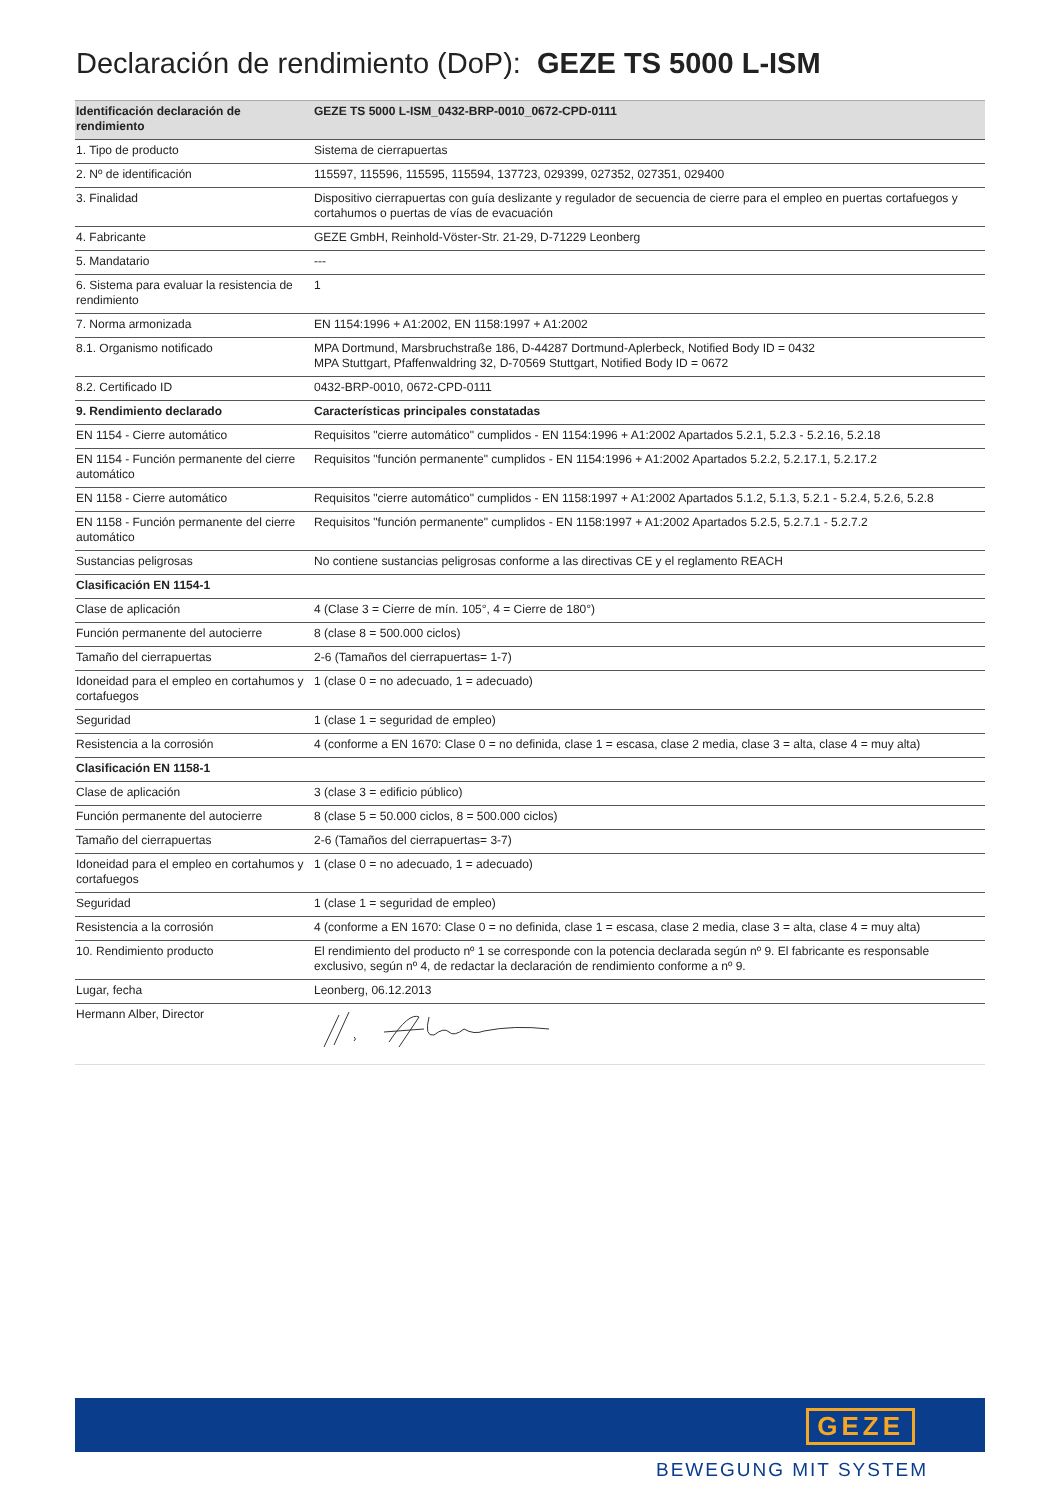Declaración de rendimiento (DoP): GEZE TS 5000 L-ISM
| Identificación declaración de rendimiento | GEZE TS 5000 L-ISM_0432-BRP-0010_0672-CPD-0111 |
| --- | --- |
| 1. Tipo de producto | Sistema de cierrapuertas |
| 2. Nº de identificación | 115597, 115596, 115595, 115594, 137723, 029399, 027352, 027351, 029400 |
| 3. Finalidad | Dispositivo cierrapuertas con guía deslizante y regulador de secuencia de cierre para el empleo en puertas cortafuegos y cortahumos o puertas de vías de evacuación |
| 4. Fabricante | GEZE GmbH, Reinhold-Vöster-Str. 21-29, D-71229 Leonberg |
| 5. Mandatario | --- |
| 6. Sistema para evaluar la resistencia de rendimiento | 1 |
| 7. Norma armonizada | EN 1154:1996 + A1:2002, EN 1158:1997 + A1:2002 |
| 8.1. Organismo notificado | MPA Dortmund, Marsbruchstraße 186, D-44287 Dortmund-Aplerbeck, Notified Body ID = 0432 MPA Stuttgart, Pfaffenwaldring 32, D-70569 Stuttgart, Notified Body ID = 0672 |
| 8.2. Certificado ID | 0432-BRP-0010, 0672-CPD-0111 |
| 9. Rendimiento declarado | Características principales constatadas |
| EN 1154 - Cierre automático | Requisitos "cierre automático" cumplidos - EN 1154:1996 + A1:2002 Apartados 5.2.1, 5.2.3 - 5.2.16, 5.2.18 |
| EN 1154 - Función permanente del cierre automático | Requisitos "función permanente" cumplidos - EN 1154:1996 + A1:2002 Apartados 5.2.2, 5.2.17.1, 5.2.17.2 |
| EN 1158 - Cierre automático | Requisitos "cierre automático" cumplidos - EN 1158:1997 + A1:2002 Apartados 5.1.2, 5.1.3, 5.2.1 - 5.2.4, 5.2.6, 5.2.8 |
| EN 1158 - Función permanente del cierre automático | Requisitos "función permanente" cumplidos - EN 1158:1997 + A1:2002 Apartados 5.2.5, 5.2.7.1 - 5.2.7.2 |
| Sustancias peligrosas | No contiene sustancias peligrosas conforme a las directivas CE y el reglamento REACH |
| Clasificación EN 1154-1 | |
| Clase de aplicación | 4 (Clase 3 = Cierre de mín. 105°, 4 = Cierre de 180°) |
| Función permanente del autocierre | 8 (clase 8 = 500.000 ciclos) |
| Tamaño del cierrapuertas | 2-6 (Tamaños del cierrapuertas= 1-7) |
| Idoneidad para el empleo en cortahumos y cortafuegos | 1 (clase 0 = no adecuado, 1 = adecuado) |
| Seguridad | 1 (clase 1 = seguridad de empleo) |
| Resistencia a la corrosión | 4 (conforme a EN 1670: Clase 0 = no definida, clase 1 = escasa, clase 2 media, clase 3 = alta, clase 4 = muy alta) |
| Clasificación EN 1158-1 | |
| Clase de aplicación | 3 (clase 3 = edificio público) |
| Función permanente del autocierre | 8 (clase 5 = 50.000 ciclos, 8 = 500.000 ciclos) |
| Tamaño del cierrapuertas | 2-6 (Tamaños del cierrapuertas= 3-7) |
| Idoneidad para el empleo en cortahumos y cortafuegos | 1 (clase 0 = no adecuado, 1 = adecuado) |
| Seguridad | 1 (clase 1 = seguridad de empleo) |
| Resistencia a la corrosión | 4 (conforme a EN 1670: Clase 0 = no definida, clase 1 = escasa, clase 2 media, clase 3 = alta, clase 4 = muy alta) |
| 10. Rendimiento producto | El rendimiento del producto nº 1 se corresponde con la potencia declarada según nº 9. El fabricante es responsable exclusivo, según nº 4, de redactar la declaración de rendimiento conforme a nº 9. |
| Lugar, fecha | Leonberg, 06.12.2013 |
| Hermann Alber, Director | |
GEZE
BEWEGUNG MIT SYSTEM